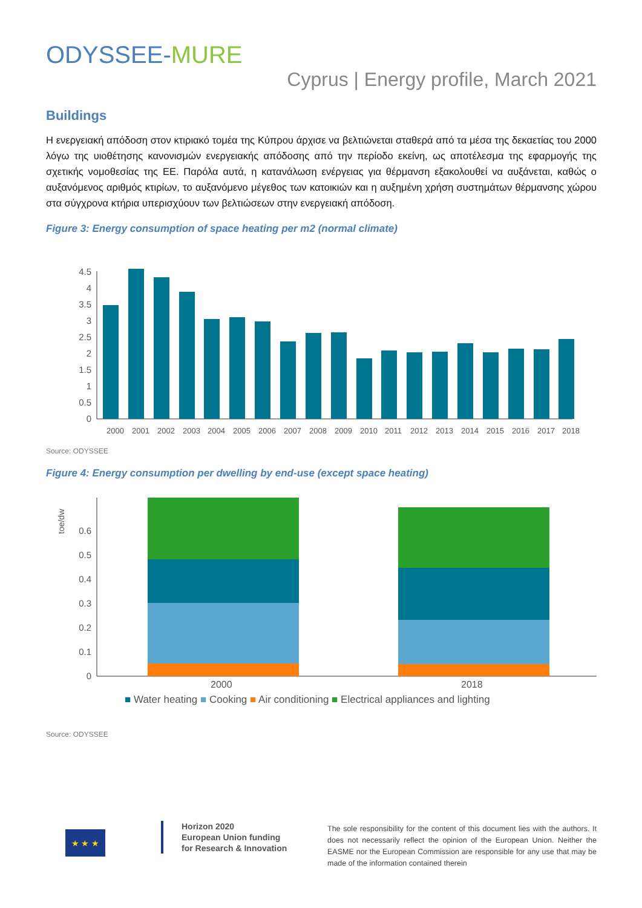ODYSSEE-MURE
Cyprus | Energy profile, March 2021
Buildings
Η ενεργειακή απόδοση στον κτιριακό τομέα της Κύπρου άρχισε να βελτιώνεται σταθερά από τα μέσα της δεκαετίας του 2000 λόγω της υιοθέτησης κανονισμών ενεργειακής απόδοσης από την περίοδο εκείνη, ως αποτέλεσμα της εφαρμογής της σχετικής νομοθεσίας της ΕΕ. Παρόλα αυτά, η κατανάλωση ενέργειας για θέρμανση εξακολουθεί να αυξάνεται, καθώς ο αυξανόμενος αριθμός κτιρίων, το αυξανόμενο μέγεθος των κατοικιών και η αυξημένη χρήση συστημάτων θέρμανσης χώρου στα σύγχρονα κτήρια υπερισχύουν των βελτιώσεων στην ενεργειακή απόδοση.
Figure 3: Energy consumption of space heating per m2 (normal climate)
4.5
4
3.5
3
2.5
2
1.5
1
0.5
0
2000
2001
2002
2003
2004
2005
2006
2007
2008
2009
2010
2011
2012
2013
2014
2015
2016
2017
2018
Source: ODYSSEE
Figure 4: Energy consumption per dwelling by end-use (except space heating)
toe/dw
0.6
0.5
0.4
0.3
0.2
0.1
0
2000
2018
■ Water heating ■ Cooking ■ Air conditioning ■ Electrical appliances and lighting
Source: ODYSSEE
★ ★ ★
Horizon 2020
European Union funding
for Research & Innovation
The sole responsibility for the content of this document lies with the authors. It does not necessarily reflect the opinion of the European Union. Neither the EASME nor the European Commission are responsible for any use that may be made of the information contained therein